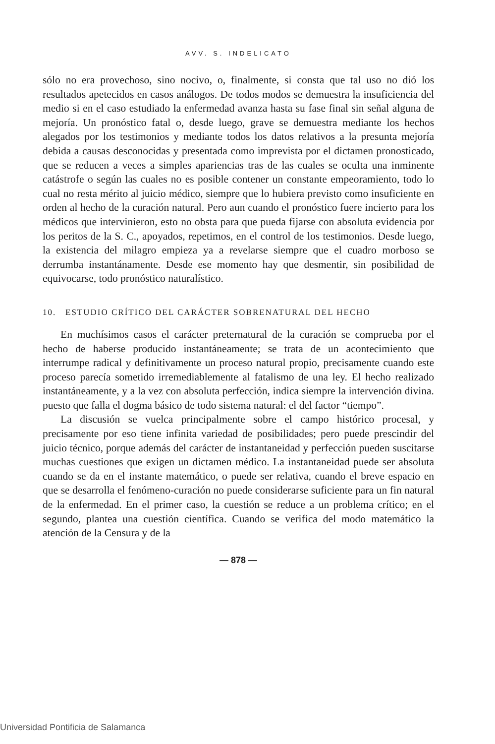AVV. S. INDELICATO
sólo no era provechoso, sino nocivo, o, finalmente, si consta que tal uso no dió los resultados apetecidos en casos análogos. De todos modos se demuestra la insuficiencia del medio si en el caso estudiado la enfermedad avanza hasta su fase final sin señal alguna de mejoría. Un pronóstico fatal o, desde luego, grave se demuestra mediante los hechos alegados por los testimonios y mediante todos los datos relativos a la presunta mejoría debida a causas desconocidas y presentada como imprevista por el dictamen pronosticado, que se reducen a veces a simples apariencias tras de las cuales se oculta una inminente catástrofe o según las cuales no es posible contener un constante empeoramiento, todo lo cual no resta mérito al juicio médico, siempre que lo hubiera previsto como insuficiente en orden al hecho de la curación natural. Pero aun cuando el pronóstico fuere incierto para los médicos que intervinieron, esto no obsta para que pueda fijarse con absoluta evidencia por los peritos de la S. C., apoyados, repetimos, en el control de los testimonios. Desde luego, la existencia del milagro empieza ya a revelarse siempre que el cuadro morboso se derrumba instantánamente. Desde ese momento hay que desmentir, sin posibilidad de equivocarse, todo pronóstico naturalístico.
10. ESTUDIO CRÍTICO DEL CARÁCTER SOBRENATURAL DEL HECHO
En muchísimos casos el carácter preternatural de la curación se comprueba por el hecho de haberse producido instantáneamente; se trata de un acontecimiento que interrumpe radical y definitivamente un proceso natural propio, precisamente cuando este proceso parecía sometido irremediablemente al fatalismo de una ley. El hecho realizado instantáneamente, y a la vez con absoluta perfección, indica siempre la intervención divina. puesto que falla el dogma básico de todo sistema natural: el del factor “tiempo”.
La discusión se vuelca principalmente sobre el campo histórico procesal, y precisamente por eso tiene infinita variedad de posibilidades; pero puede prescindir del juicio técnico, porque además del carácter de instantaneidad y perfección pueden suscitarse muchas cuestiones que exigen un dictamen médico. La instantaneidad puede ser absoluta cuando se da en el instante matemático, o puede ser relativa, cuando el breve espacio en que se desarrolla el fenómeno-curación no puede considerarse suficiente para un fin natural de la enfermedad. En el primer caso, la cuestión se reduce a un problema crítico; en el segundo, plantea una cuestión científica. Cuando se verifica del modo matemático la atención de la Censura y de la
— 878 —
Universidad Pontificia de Salamanca